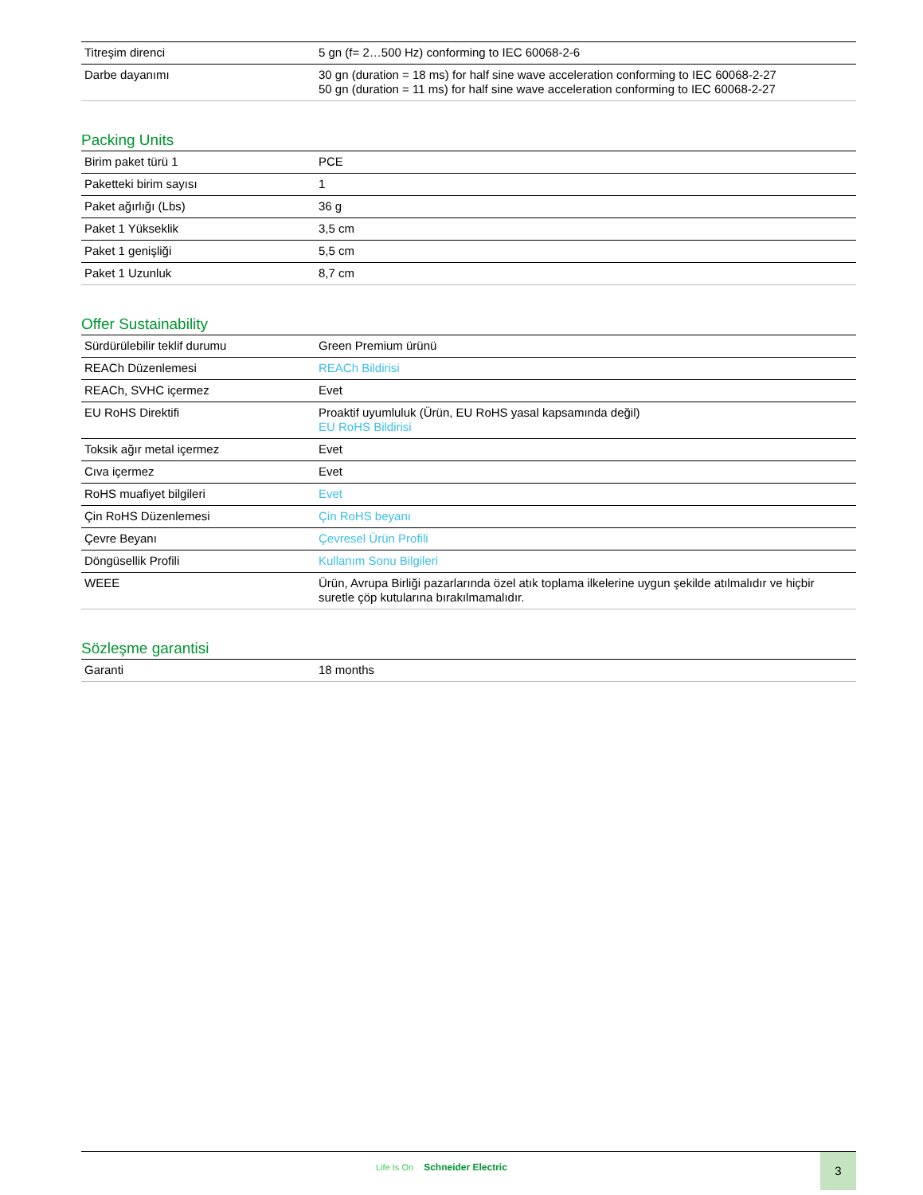| Titreşim direnci | 5 gn (f= 2…500 Hz) conforming to IEC 60068-2-6 |
| Darbe dayanımı | 30 gn (duration = 18 ms) for half sine wave acceleration conforming to IEC 60068-2-27 50 gn (duration = 11 ms) for half sine wave acceleration conforming to IEC 60068-2-27 |
Packing Units
| Birim paket türü 1 | PCE |
| Paketteki birim sayısı | 1 |
| Paket ağırlığı (Lbs) | 36 g |
| Paket 1 Yükseklik | 3,5 cm |
| Paket 1 genişliği | 5,5 cm |
| Paket 1 Uzunluk | 8,7 cm |
Offer Sustainability
| Sürdürülebilir teklif durumu | Green Premium ürünü |
| REACh Düzenlemesi | REACh Bildirisi |
| REACh, SVHC içermez | Evet |
| EU RoHS Direktifi | Proaktif uyumluluk (Ürün, EU RoHS yasal kapsamında değil) EU RoHS Bildirisi |
| Toksik ağır metal içermez | Evet |
| Cıva içermez | Evet |
| RoHS muafiyet bilgileri | Evet |
| Çin RoHS Düzenlemesi | Çin RoHS beyanı |
| Çevre Beyanı | Çevresel Ürün Profili |
| Döngüsellik Profili | Kullanım Sonu Bilgileri |
| WEEE | Ürün, Avrupa Birliği pazarlarında özel atık toplama ilkelerine uygun şekilde atılmalıdır ve hiçbir suretle çöp kutularına bırakılmamalıdır. |
Sözleşme garantisi
| Garanti | 18 months |
Life Is On Schneider Electric
3